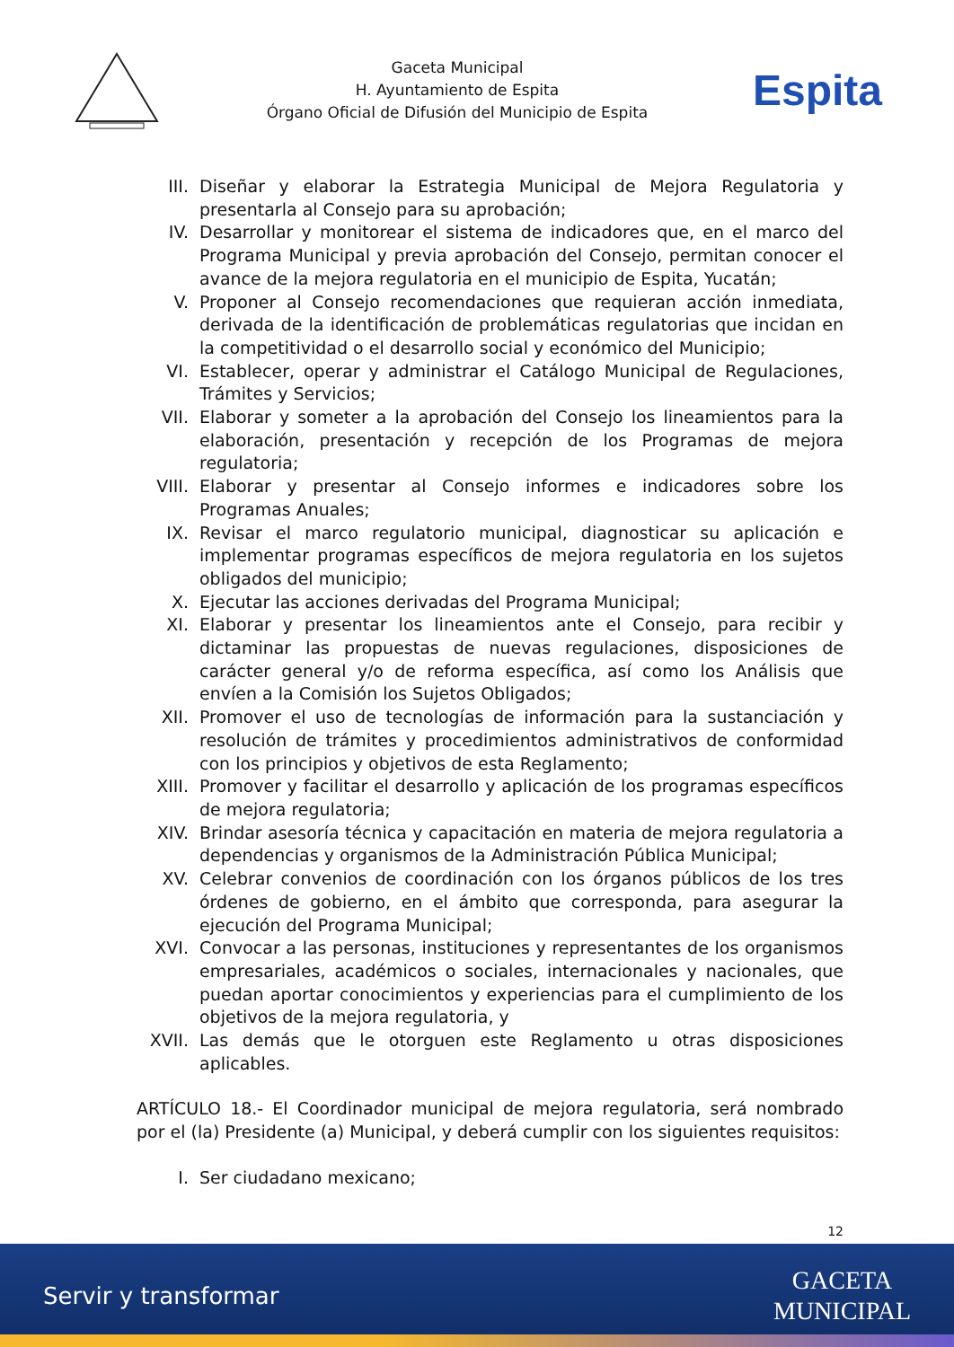Gaceta Municipal
H. Ayuntamiento de Espita
Órgano Oficial de Difusión del Municipio de Espita
Espita
III. Diseñar y elaborar la Estrategia Municipal de Mejora Regulatoria y presentarla al Consejo para su aprobación;
IV. Desarrollar y monitorear el sistema de indicadores que, en el marco del Programa Municipal y previa aprobación del Consejo, permitan conocer el avance de la mejora regulatoria en el municipio de Espita, Yucatán;
V. Proponer al Consejo recomendaciones que requieran acción inmediata, derivada de la identificación de problemáticas regulatorias que incidan en la competitividad o el desarrollo social y económico del Municipio;
VI. Establecer, operar y administrar el Catálogo Municipal de Regulaciones, Trámites y Servicios;
VII. Elaborar y someter a la aprobación del Consejo los lineamientos para la elaboración, presentación y recepción de los Programas de mejora regulatoria;
VIII. Elaborar y presentar al Consejo informes e indicadores sobre los Programas Anuales;
IX. Revisar el marco regulatorio municipal, diagnosticar su aplicación e implementar programas específicos de mejora regulatoria en los sujetos obligados del municipio;
X. Ejecutar las acciones derivadas del Programa Municipal;
XI. Elaborar y presentar los lineamientos ante el Consejo, para recibir y dictaminar las propuestas de nuevas regulaciones, disposiciones de carácter general y/o de reforma específica, así como los Análisis que envíen a la Comisión los Sujetos Obligados;
XII. Promover el uso de tecnologías de información para la sustanciación y resolución de trámites y procedimientos administrativos de conformidad con los principios y objetivos de esta Reglamento;
XIII. Promover y facilitar el desarrollo y aplicación de los programas específicos de mejora regulatoria;
XIV. Brindar asesoría técnica y capacitación en materia de mejora regulatoria a dependencias y organismos de la Administración Pública Municipal;
XV. Celebrar convenios de coordinación con los órganos públicos de los tres órdenes de gobierno, en el ámbito que corresponda, para asegurar la ejecución del Programa Municipal;
XVI. Convocar a las personas, instituciones y representantes de los organismos empresariales, académicos o sociales, internacionales y nacionales, que puedan aportar conocimientos y experiencias para el cumplimiento de los objetivos de la mejora regulatoria, y
XVII. Las demás que le otorguen este Reglamento u otras disposiciones aplicables.
ARTÍCULO 18.- El Coordinador municipal de mejora regulatoria, será nombrado por el (la) Presidente (a) Municipal, y deberá cumplir con los siguientes requisitos:
I. Ser ciudadano mexicano;
12
Servir y transformar GACETA
MUNICIPAL